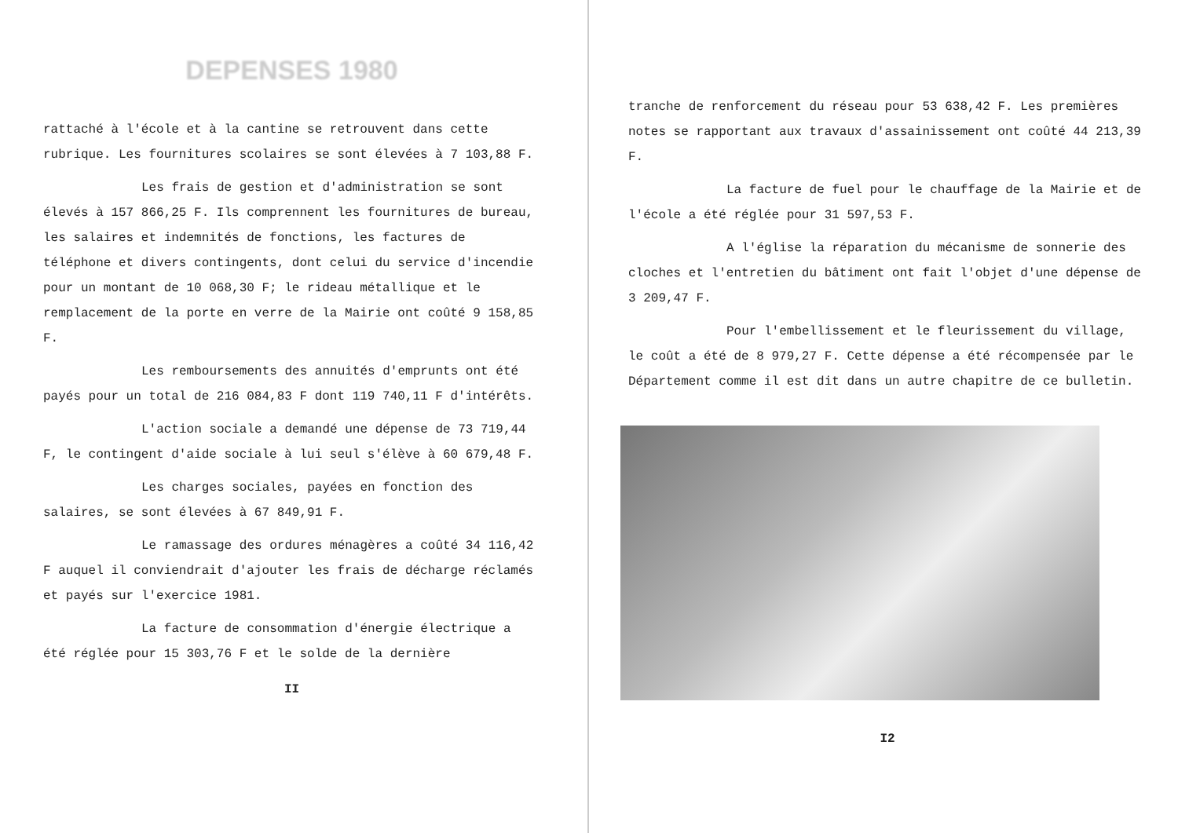DEPENSES 1980
rattaché à l'école et à la cantine se retrouvent dans cette rubrique. Les fournitures scolaires se sont élevées à 7 103,88 F.
Les frais de gestion et d'administration se sont élevés à 157 866,25 F. Ils comprennent les fournitures de bureau, les salaires et indemnités de fonctions, les factures de téléphone et divers contingents, dont celui du service d'incendie pour un montant de 10 068,30 F; le rideau métallique et le remplacement de la porte en verre de la Mairie ont coûté 9 158,85 F.
Les remboursements des annuités d'emprunts ont été payés pour un total de 216 084,83 F dont 119 740,11 F d'intérêts.
L'action sociale a demandé une dépense de 73 719,44 F, le contingent d'aide sociale à lui seul s'élève à 60 679,48 F.
Les charges sociales, payées en fonction des salaires, se sont élevées à 67 849,91 F.
Le ramassage des ordures ménagères a coûté 34 116,42 F auquel il conviendrait d'ajouter les frais de décharge réclamés et payés sur l'exercice 1981.
La facture de consommation d'énergie électrique a été réglée pour 15 303,76 F et le solde de la dernière
II
tranche de renforcement du réseau pour 53 638,42 F. Les premières notes se rapportant aux travaux d'assainissement ont coûté 44 213,39 F.
La facture de fuel pour le chauffage de la Mairie et de l'école a été réglée pour 31 597,53 F.
A l'église la réparation du mécanisme de sonnerie des cloches et l'entretien du bâtiment ont fait l'objet d'une dépense de 3 209,47 F.
Pour l'embellissement et le fleurissement du village, le coût a été de 8 979,27 F. Cette dépense a été récompensée par le Département comme il est dit dans un autre chapitre de ce bulletin.
I2